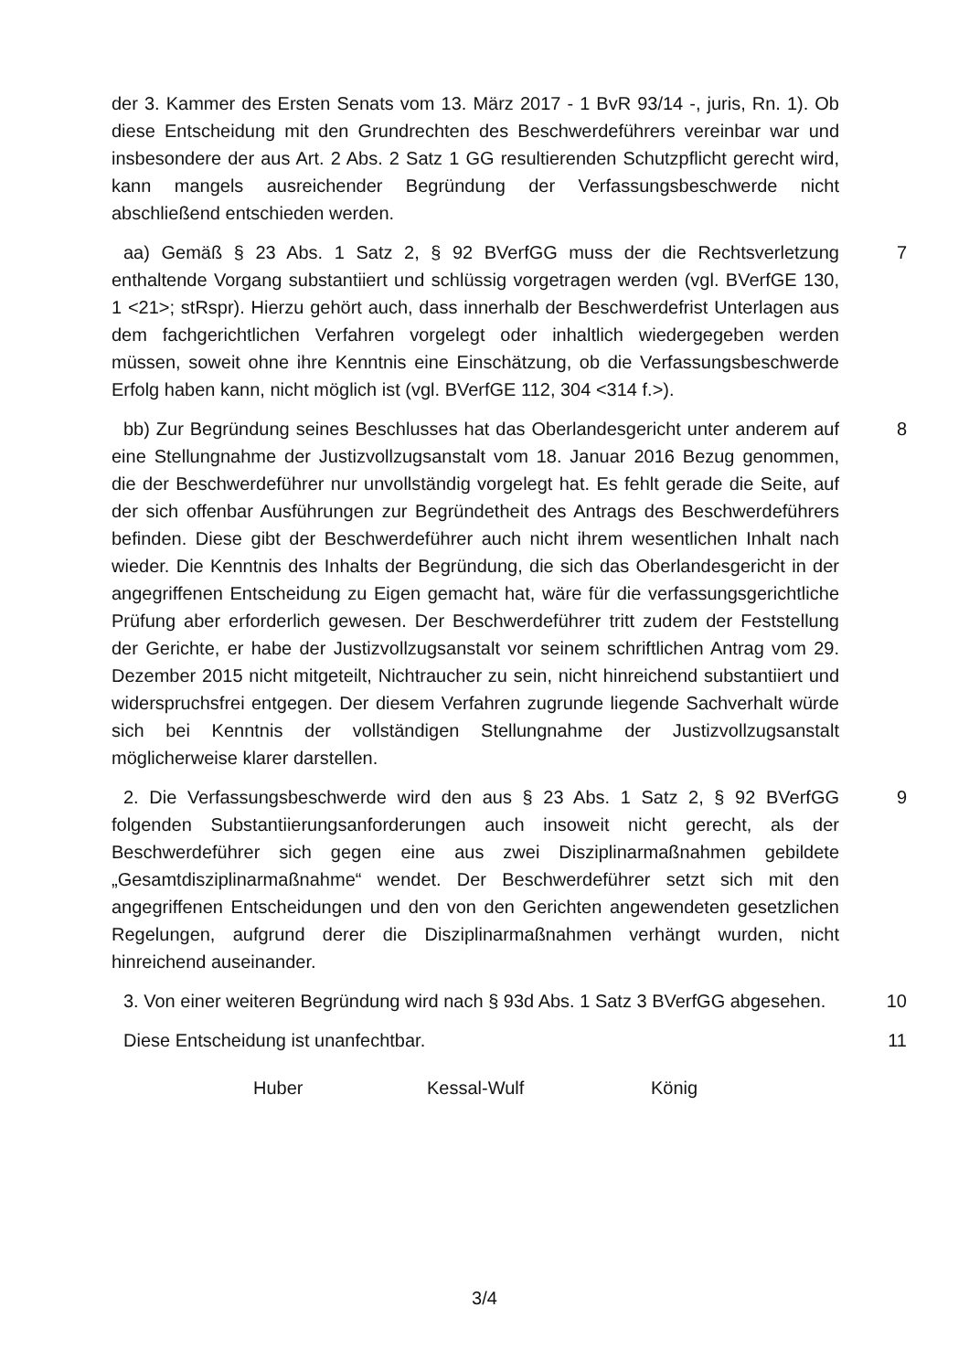der 3. Kammer des Ersten Senats vom 13. März 2017 - 1 BvR 93/14 -, juris, Rn. 1). Ob diese Entscheidung mit den Grundrechten des Beschwerdeführers vereinbar war und insbesondere der aus Art. 2 Abs. 2 Satz 1 GG resultierenden Schutzpflicht gerecht wird, kann mangels ausreichender Begründung der Verfassungsbeschwerde nicht abschließend entschieden werden.
aa) Gemäß § 23 Abs. 1 Satz 2, § 92 BVerfGG muss der die Rechtsverletzung enthaltende Vorgang substantiiert und schlüssig vorgetragen werden (vgl. BVerfGE 130, 1 <21>; stRspr). Hierzu gehört auch, dass innerhalb der Beschwerdefrist Unterlagen aus dem fachgerichtlichen Verfahren vorgelegt oder inhaltlich wiedergegeben werden müssen, soweit ohne ihre Kenntnis eine Einschätzung, ob die Verfassungsbeschwerde Erfolg haben kann, nicht möglich ist (vgl. BVerfGE 112, 304 <314 f.>).
7
bb) Zur Begründung seines Beschlusses hat das Oberlandesgericht unter anderem auf eine Stellungnahme der Justizvollzugsanstalt vom 18. Januar 2016 Bezug genommen, die der Beschwerdeführer nur unvollständig vorgelegt hat. Es fehlt gerade die Seite, auf der sich offenbar Ausführungen zur Begründetheit des Antrags des Beschwerdeführers befinden. Diese gibt der Beschwerdeführer auch nicht ihrem wesentlichen Inhalt nach wieder. Die Kenntnis des Inhalts der Begründung, die sich das Oberlandesgericht in der angegriffenen Entscheidung zu Eigen gemacht hat, wäre für die verfassungsgerichtliche Prüfung aber erforderlich gewesen. Der Beschwerdeführer tritt zudem der Feststellung der Gerichte, er habe der Justizvollzugsanstalt vor seinem schriftlichen Antrag vom 29. Dezember 2015 nicht mitgeteilt, Nichtraucher zu sein, nicht hinreichend substantiiert und widerspruchsfrei entgegen. Der diesem Verfahren zugrunde liegende Sachverhalt würde sich bei Kenntnis der vollständigen Stellungnahme der Justizvollzugsanstalt möglicherweise klarer darstellen.
8
2. Die Verfassungsbeschwerde wird den aus § 23 Abs. 1 Satz 2, § 92 BVerfGG folgenden Substantiierungsanforderungen auch insoweit nicht gerecht, als der Beschwerdeführer sich gegen eine aus zwei Disziplinarmaßnahmen gebildete „Gesamtdisziplinarmaßnahme“ wendet. Der Beschwerdeführer setzt sich mit den angegriffenen Entscheidungen und den von den Gerichten angewendeten gesetzlichen Regelungen, aufgrund derer die Disziplinarmaßnahmen verhängt wurden, nicht hinreichend auseinander.
9
3. Von einer weiteren Begründung wird nach § 93d Abs. 1 Satz 3 BVerfGG abgesehen.
10
Diese Entscheidung ist unanfechtbar. 11
Huber Kessal-Wulf König
3/4